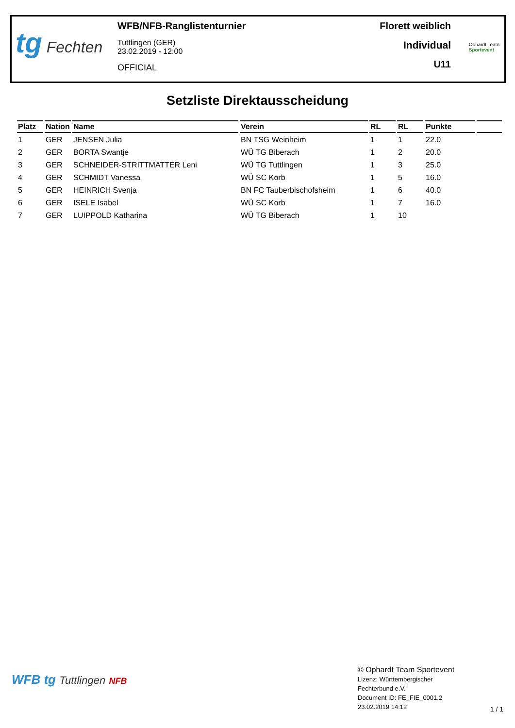tg Fechten
WFB/NFB-Ranglistenturnier
Tuttlingen (GER)
23.02.2019 - 12:00
OFFICIAL
Florett weiblich
Individual
U11
Ophardt Team
Sportevent
Setzliste Direktausscheidung
| Platz | Nation | Name | Verein | RL | RL | Punkte | |
| --- | --- | --- | --- | --- | --- | --- | --- |
| 1 | GER | JENSEN Julia | BN TSG Weinheim | 1 | 1 | 22.0 | |
| 2 | GER | BORTA Swantje | WÜ TG Biberach | 1 | 2 | 20.0 | |
| 3 | GER | SCHNEIDER-STRITTMATTER Leni | WÜ TG Tuttlingen | 1 | 3 | 25.0 | |
| 4 | GER | SCHMIDT Vanessa | WÜ SC Korb | 1 | 5 | 16.0 | |
| 5 | GER | HEINRICH Svenja | BN FC Tauberbischofsheim | 1 | 6 | 40.0 | |
| 6 | GER | ISELE Isabel | WÜ SC Korb | 1 | 7 | 16.0 | |
| 7 | GER | LUIPPOLD Katharina | WÜ TG Biberach | 1 | 10 | | |
WFB tg Tuttlingen NFB
© Ophardt Team Sportevent
Lizenz: Württembergischer
Fechterbund e.V.
Document ID: FE_FIE_0001.2
23.02.2019 14:12
1 / 1